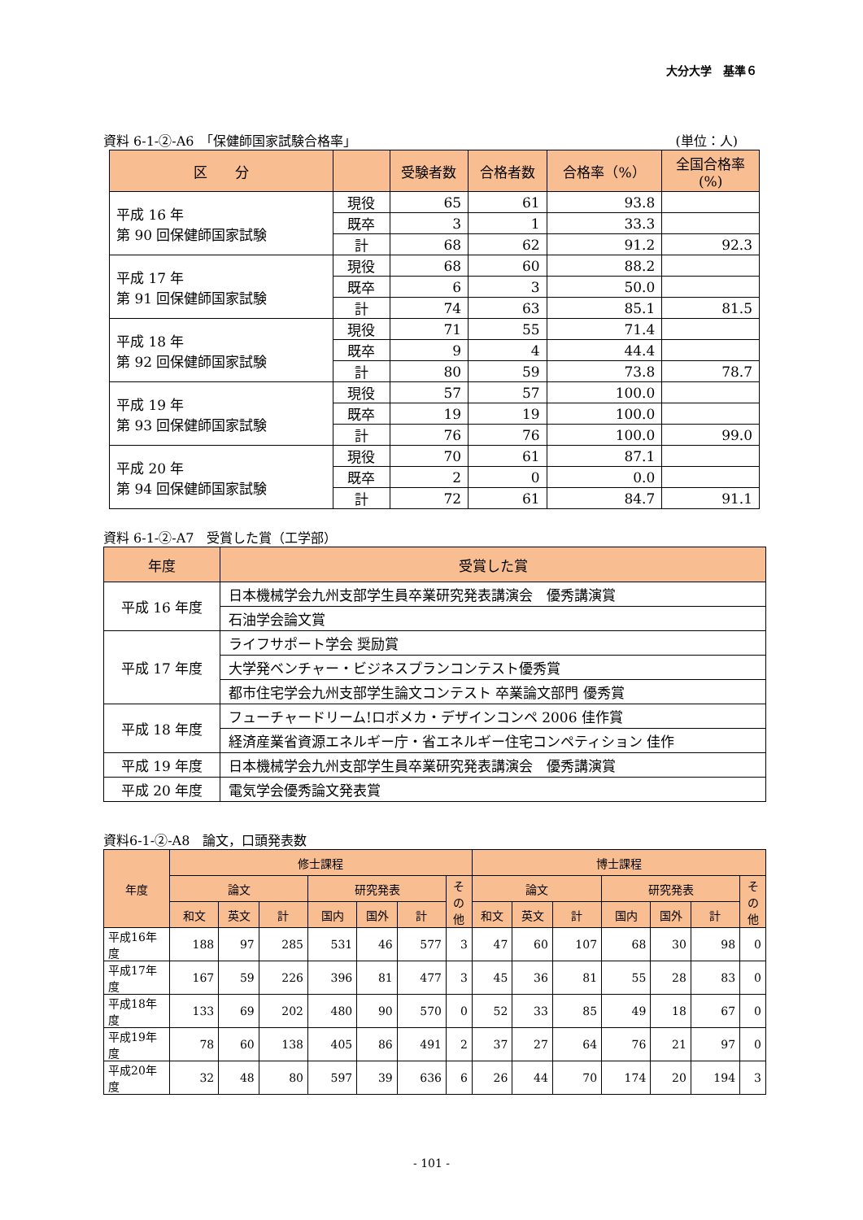大分大学　基準６
資料 6-1-②-A6　「保健師国家試験合格率」 (単位：人)
| 区 分 | | 受験者数 | 合格者数 | 合格率（%） | 全国合格率 (%) |
| --- | --- | --- | --- | --- | --- |
| 平成 16 年 第 90 回保健師国家試験 | 現役 | 65 | 61 | 93.8 | |
| | 既卒 | 3 | 1 | 33.3 | |
| | 計 | 68 | 62 | 91.2 | 92.3 |
| 平成 17 年 第 91 回保健師国家試験 | 現役 | 68 | 60 | 88.2 | |
| | 既卒 | 6 | 3 | 50.0 | |
| | 計 | 74 | 63 | 85.1 | 81.5 |
| 平成 18 年 第 92 回保健師国家試験 | 現役 | 71 | 55 | 71.4 | |
| | 既卒 | 9 | 4 | 44.4 | |
| | 計 | 80 | 59 | 73.8 | 78.7 |
| 平成 19 年 第 93 回保健師国家試験 | 現役 | 57 | 57 | 100.0 | |
| | 既卒 | 19 | 19 | 100.0 | |
| | 計 | 76 | 76 | 100.0 | 99.0 |
| 平成 20 年 第 94 回保健師国家試験 | 現役 | 70 | 61 | 87.1 | |
| | 既卒 | 2 | 0 | 0.0 | |
| | 計 | 72 | 61 | 84.7 | 91.1 |
資料 6-1-②-A7　受賞した賞（工学部）
| 年度 | 受賞した賞 |
| --- | --- |
| 平成 16 年度 | 日本機械学会九州支部学生員卒業研究発表講演会 優秀講演賞 |
| | 石油学会論文賞 |
| 平成 17 年度 | ライフサポート学会 奨励賞 |
| | 大学発ベンチャー・ビジネスプランコンテスト優秀賞 |
| | 都市住宅学会九州支部学生論文コンテスト 卒業論文部門 優秀賞 |
| 平成 18 年度 | フューチャードリーム!ロボメカ・デザインコンペ 2006 佳作賞 |
| | 経済産業省資源エネルギー庁・省エネルギー住宅コンペティション 佳作 |
| 平成 19 年度 | 日本機械学会九州支部学生員卒業研究発表講演会 優秀講演賞 |
| 平成 20 年度 | 電気学会優秀論文発表賞 |
資料6-1-②-A8　論文，口頭発表数
| 年度 | 修士課程 | | | | | | | 博士課程 | | | | | | |
| --- | --- | --- | --- | --- | --- | --- | --- | --- | --- | --- | --- | --- | --- | --- |
| | 論文 | | | 研究発表 | | | そ の 他 | 論文 | | | 研究発表 | | | そ の 他 |
| | 和文 | 英文 | 計 | 国内 | 国外 | 計 | | 和文 | 英文 | 計 | 国内 | 国外 | 計 | |
| 平成16年度 | 188 | 97 | 285 | 531 | 46 | 577 | 3 | 47 | 60 | 107 | 68 | 30 | 98 | 0 |
| 平成17年度 | 167 | 59 | 226 | 396 | 81 | 477 | 3 | 45 | 36 | 81 | 55 | 28 | 83 | 0 |
| 平成18年度 | 133 | 69 | 202 | 480 | 90 | 570 | 0 | 52 | 33 | 85 | 49 | 18 | 67 | 0 |
| 平成19年度 | 78 | 60 | 138 | 405 | 86 | 491 | 2 | 37 | 27 | 64 | 76 | 21 | 97 | 0 |
| 平成20年度 | 32 | 48 | 80 | 597 | 39 | 636 | 6 | 26 | 44 | 70 | 174 | 20 | 194 | 3 |
- 101 -